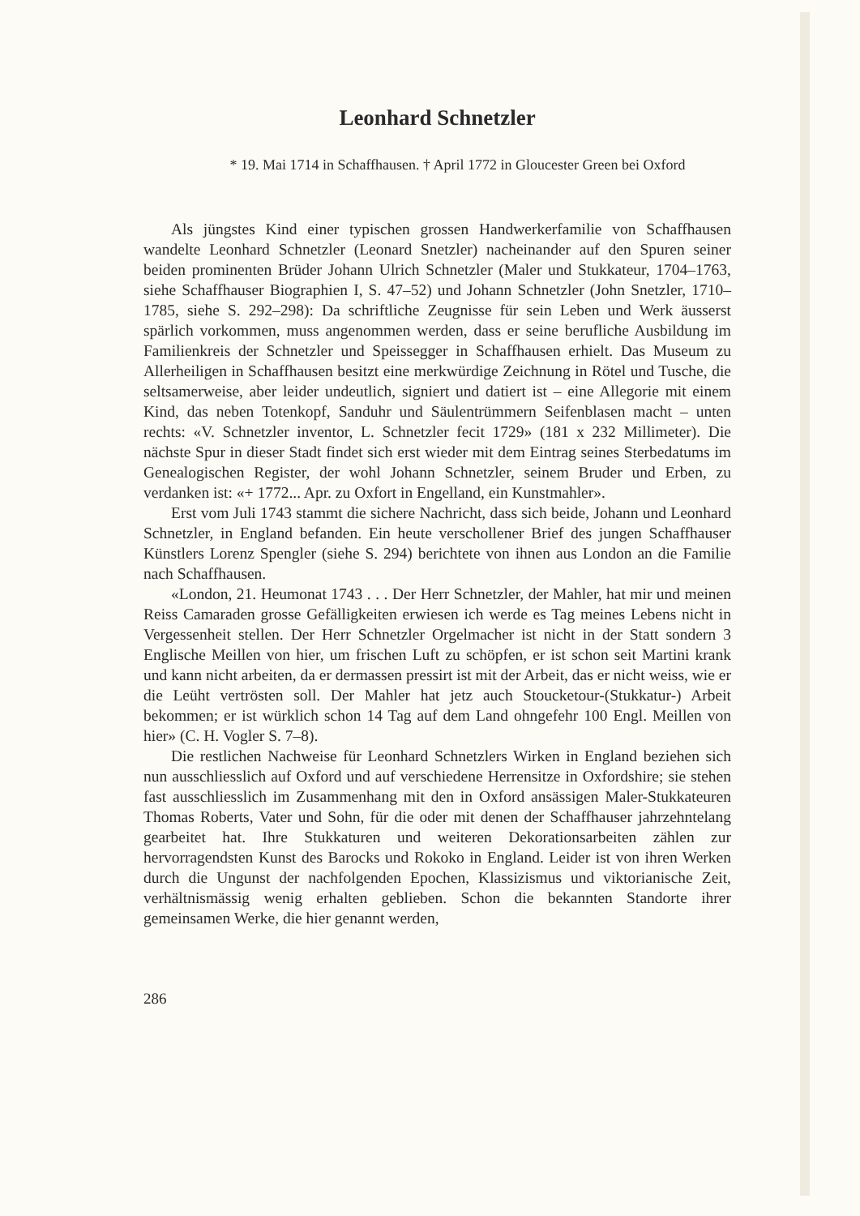Leonhard Schnetzler
* 19. Mai 1714 in Schaffhausen. † April 1772 in Gloucester Green bei Oxford
Als jüngstes Kind einer typischen grossen Handwerkerfamilie von Schaffhausen wandelte Leonhard Schnetzler (Leonard Snetzler) nacheinander auf den Spuren seiner beiden prominenten Brüder Johann Ulrich Schnetzler (Maler und Stukkateur, 1704–1763, siehe Schaffhauser Biographien I, S. 47–52) und Johann Schnetzler (John Snetzler, 1710–1785, siehe S. 292–298): Da schriftliche Zeugnisse für sein Leben und Werk äusserst spärlich vorkommen, muss angenommen werden, dass er seine berufliche Ausbildung im Familienkreis der Schnetzler und Speissegger in Schaffhausen erhielt. Das Museum zu Allerheiligen in Schaffhausen besitzt eine merkwürdige Zeichnung in Rötel und Tusche, die seltsamerweise, aber leider undeutlich, signiert und datiert ist – eine Allegorie mit einem Kind, das neben Totenkopf, Sanduhr und Säulentrümmern Seifenblasen macht – unten rechts: «V. Schnetzler inventor, L. Schnetzler fecit 1729» (181 x 232 Millimeter). Die nächste Spur in dieser Stadt findet sich erst wieder mit dem Eintrag seines Sterbedatums im Genealogischen Register, der wohl Johann Schnetzler, seinem Bruder und Erben, zu verdanken ist: «+ 1772... Apr. zu Oxfort in Engelland, ein Kunstmahler».
Erst vom Juli 1743 stammt die sichere Nachricht, dass sich beide, Johann und Leonhard Schnetzler, in England befanden. Ein heute verschollener Brief des jungen Schaffhauser Künstlers Lorenz Spengler (siehe S. 294) berichtete von ihnen aus London an die Familie nach Schaffhausen.
«London, 21. Heumonat 1743 . . . Der Herr Schnetzler, der Mahler, hat mir und meinen Reiss Camaraden grosse Gefälligkeiten erwiesen ich werde es Tag meines Lebens nicht in Vergessenheit stellen. Der Herr Schnetzler Orgelmacher ist nicht in der Statt sondern 3 Englische Meillen von hier, um frischen Luft zu schöpfen, er ist schon seit Martini krank und kann nicht arbeiten, da er dermassen pressirt ist mit der Arbeit, das er nicht weiss, wie er die Leüht vertrösten soll. Der Mahler hat jetz auch Stoucketour-(Stukkatur-) Arbeit bekommen; er ist würklich schon 14 Tag auf dem Land ohngefehr 100 Engl. Meillen von hier» (C. H. Vogler S. 7–8).
Die restlichen Nachweise für Leonhard Schnetzlers Wirken in England beziehen sich nun ausschliesslich auf Oxford und auf verschiedene Herrensitze in Oxfordshire; sie stehen fast ausschliesslich im Zusammenhang mit den in Oxford ansässigen Maler-Stukkateuren Thomas Roberts, Vater und Sohn, für die oder mit denen der Schaffhauser jahrzehntelang gearbeitet hat. Ihre Stukkaturen und weiteren Dekorationsarbeiten zählen zur hervorragendsten Kunst des Barocks und Rokoko in England. Leider ist von ihren Werken durch die Ungunst der nachfolgenden Epochen, Klassizismus und viktorianische Zeit, verhältnismässig wenig erhalten geblieben. Schon die bekannten Standorte ihrer gemeinsamen Werke, die hier genannt werden,
286